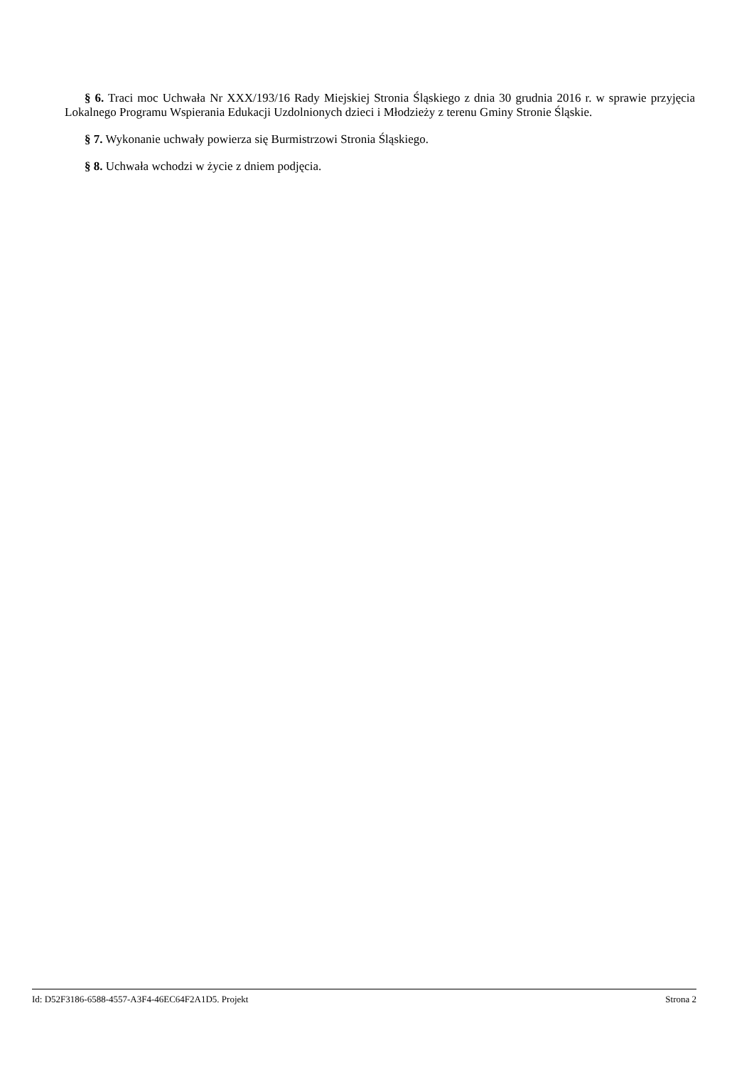§ 6. Traci moc Uchwała Nr XXX/193/16 Rady Miejskiej Stronia Śląskiego z dnia 30 grudnia 2016 r. w sprawie przyjęcia Lokalnego Programu Wspierania Edukacji Uzdolnionych dzieci i Młodzieży z terenu Gminy Stronie Śląskie.
§ 7. Wykonanie uchwały powierza się Burmistrzowi Stronia Śląskiego.
§ 8. Uchwała wchodzi w życie z dniem podjęcia.
Id: D52F3186-6588-4557-A3F4-46EC64F2A1D5. Projekt Strona 2